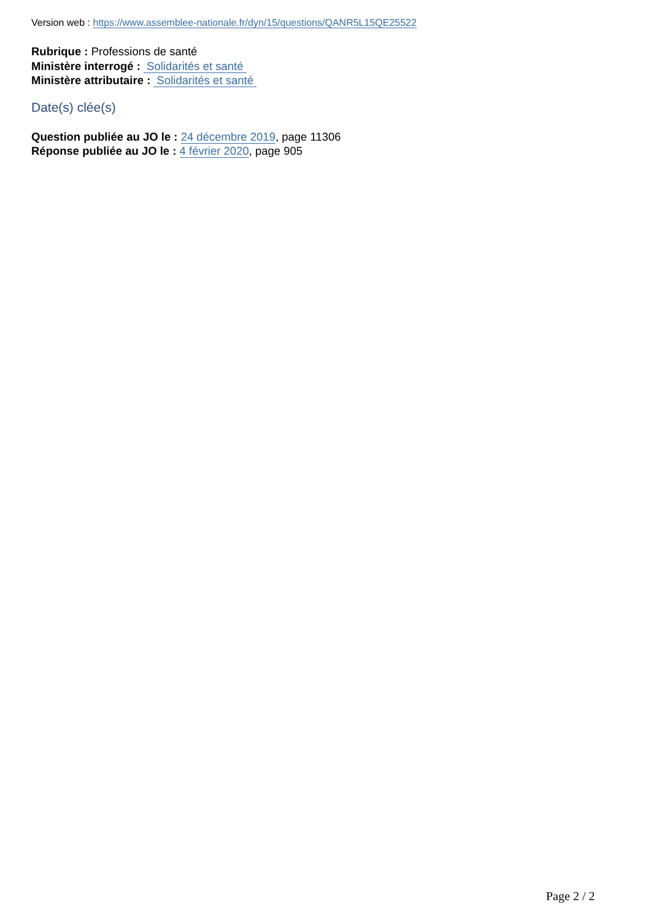Version web : https://www.assemblee-nationale.fr/dyn/15/questions/QANR5L15QE25522
Rubrique : Professions de santé
Ministère interrogé : Solidarités et santé
Ministère attributaire : Solidarités et santé
Date(s) clée(s)
Question publiée au JO le : 24 décembre 2019, page 11306
Réponse publiée au JO le : 4 février 2020, page 905
Page 2 / 2